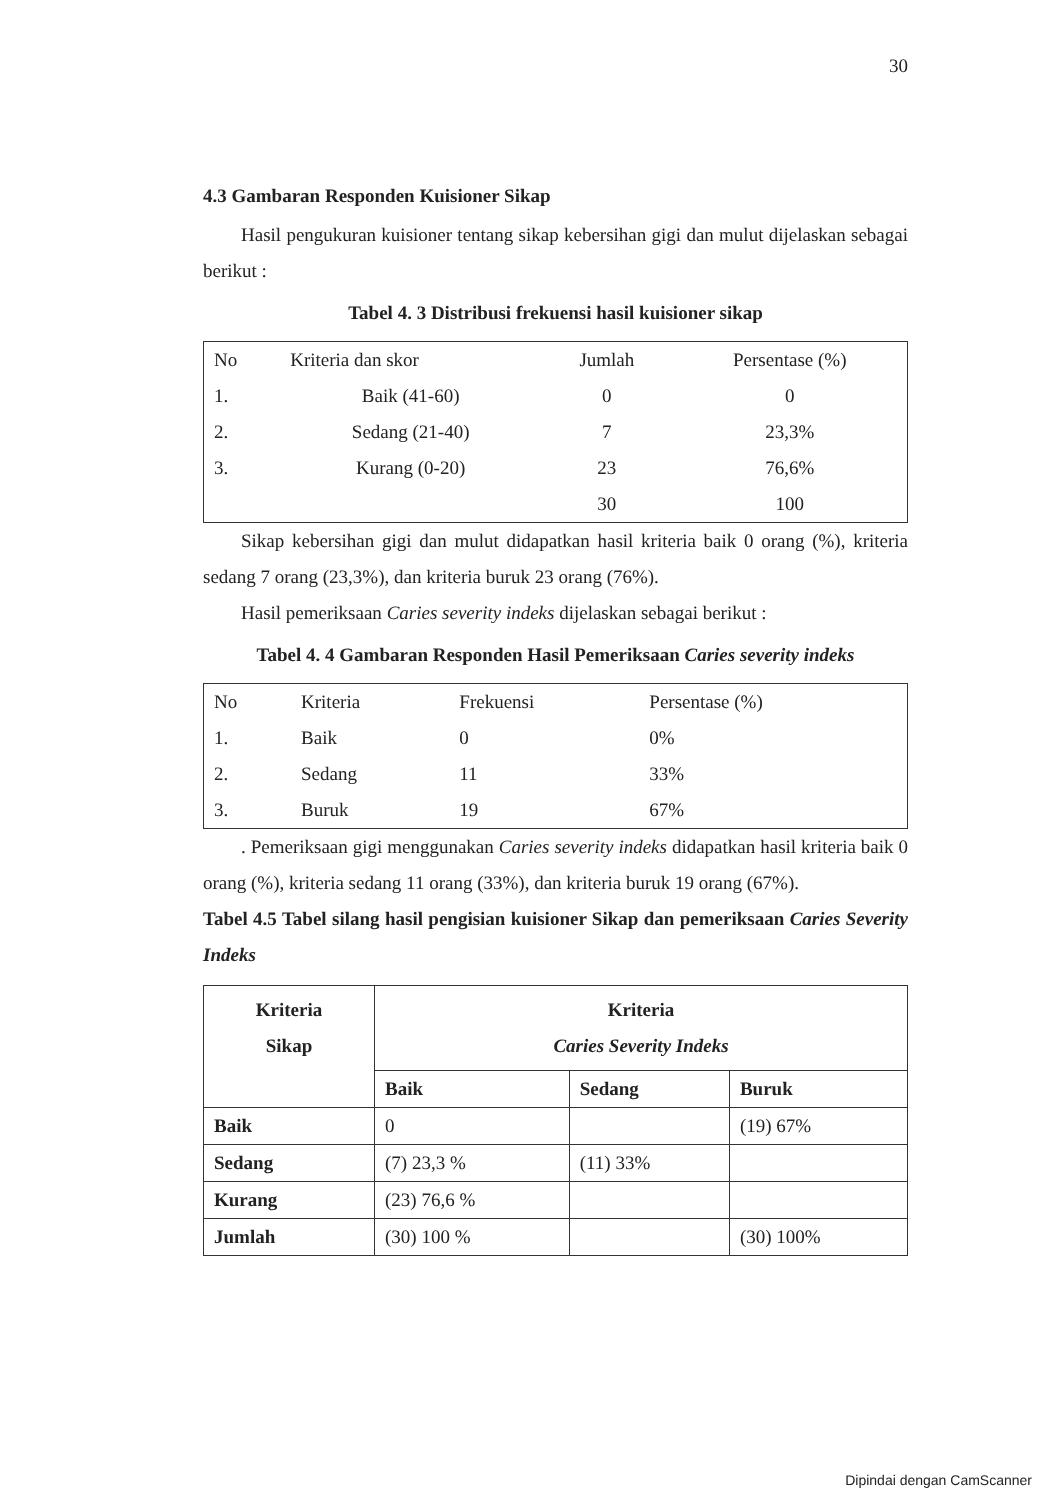30
4.3 Gambaran Responden Kuisioner Sikap
Hasil pengukuran kuisioner tentang sikap kebersihan gigi dan mulut dijelaskan sebagai berikut :
Tabel 4. 3 Distribusi frekuensi hasil kuisioner sikap
| No | Kriteria dan skor | Jumlah | Persentase (%) |
| 1. | Baik (41-60) | 0 | 0 |
| 2. | Sedang (21-40) | 7 | 23,3% |
| 3. | Kurang (0-20) | 23 | 76,6% |
| | | 30 | 100 |
Sikap kebersihan gigi dan mulut didapatkan hasil kriteria baik 0 orang (%), kriteria sedang 7 orang (23,3%), dan kriteria buruk 23 orang (76%).
Hasil pemeriksaan Caries severity indeks dijelaskan sebagai berikut :
Tabel 4. 4 Gambaran Responden Hasil Pemeriksaan Caries severity indeks
| No | Kriteria | Frekuensi | Persentase (%) |
| 1. | Baik | 0 | 0% |
| 2. | Sedang | 11 | 33% |
| 3. | Buruk | 19 | 67% |
. Pemeriksaan gigi menggunakan Caries severity indeks didapatkan hasil kriteria baik 0 orang (%), kriteria sedang 11 orang (33%), dan kriteria buruk 19 orang (67%).
Tabel 4.5 Tabel silang hasil pengisian kuisioner Sikap dan pemeriksaan Caries Severity Indeks
| Kriteria Sikap | Kriteria Caries Severity Indeks | | |
| --- | --- | --- | --- |
| | Baik | Sedang | Buruk |
| Baik | 0 | | (19) 67% |
| Sedang | (7) 23,3 % | (11) 33% | |
| Kurang | (23) 76,6 % | | |
| Jumlah | (30) 100 % | | (30) 100% |
Dipindai dengan CamScanner